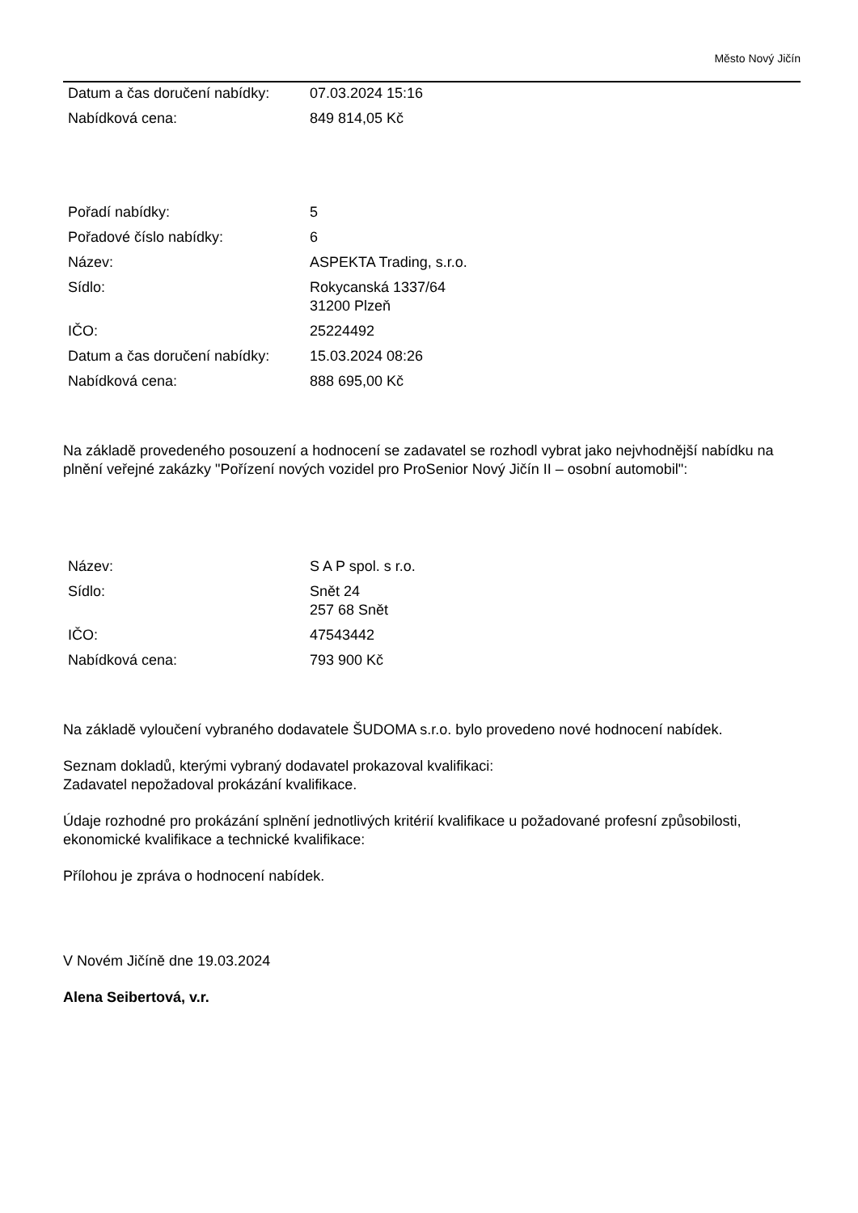Město Nový Jičín
| Datum a čas doručení nabídky: | 07.03.2024 15:16 |
| Nabídková cena: | 849 814,05 Kč |
| Pořadí nabídky: | 5 |
| Pořadové číslo nabídky: | 6 |
| Název: | ASPEKTA Trading, s.r.o. |
| Sídlo: | Rokycanská 1337/64 31200 Plzeň |
| IČO: | 25224492 |
| Datum a čas doručení nabídky: | 15.03.2024 08:26 |
| Nabídková cena: | 888 695,00 Kč |
Na základě provedeného posouzení a hodnocení se zadavatel se rozhodl vybrat jako nejvhodnější nabídku na plnění veřejné zakázky "Pořízení nových vozidel pro ProSenior Nový Jičín II – osobní automobil":
| Název: | S A P spol. s r.o. |
| Sídlo: | Snět 24 257 68 Snět |
| IČO: | 47543442 |
| Nabídková cena: | 793 900 Kč |
Na základě vyloučení vybraného dodavatele ŠUDOMA s.r.o. bylo provedeno nové hodnocení nabídek.
Seznam dokladů, kterými vybraný dodavatel prokazoval kvalifikaci:
Zadavatel nepožadoval prokázání kvalifikace.
Údaje rozhodné pro prokázání splnění jednotlivých kritérií kvalifikace u požadované profesní způsobilosti, ekonomické kvalifikace a technické kvalifikace:
Přílohou je zpráva o hodnocení nabídek.
V Novém Jičíně dne 19.03.2024
Alena Seibertová, v.r.